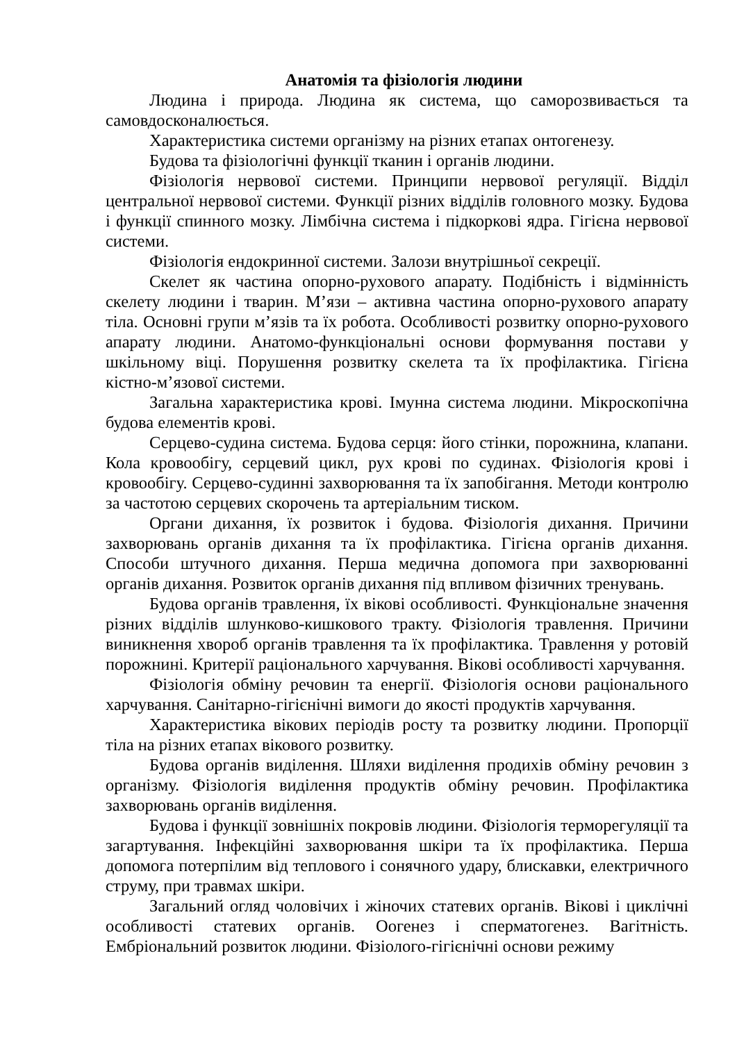Анатомія та фізіологія людини
Людина і природа. Людина як система, що саморозвивається та самовдосконалюється.
Характеристика системи організму на різних етапах онтогенезу.
Будова та фізіологічні функції тканин і органів людини.
Фізіологія нервової системи. Принципи нервової регуляції. Відділ центральної нервової системи. Функції різних відділів головного мозку. Будова і функції спинного мозку. Лімбічна система і підкоркові ядра. Гігієна нервової системи.
Фізіологія ендокринної системи. Залози внутрішньої секреції.
Скелет як частина опорно-рухового апарату. Подібність і відмінність скелету людини і тварин. М’язи – активна частина опорно-рухового апарату тіла. Основні групи м’язів та їх робота. Особливості розвитку опорно-рухового апарату людини. Анатомо-функціональні основи формування постави у шкільному віці. Порушення розвитку скелета та їх профілактика. Гігієна кістно-м’язової системи.
Загальна характеристика крові. Імунна система людини. Мікроскопічна будова елементів крові.
Серцево-судина система. Будова серця: його стінки, порожнина, клапани. Кола кровообігу, серцевий цикл, рух крові по судинах. Фізіологія крові і кровообігу. Серцево-судинні захворювання та їх запобігання. Методи контролю за частотою серцевих скорочень та артеріальним тиском.
Органи дихання, їх розвиток і будова. Фізіологія дихання. Причини захворювань органів дихання та їх профілактика. Гігієна органів дихання. Способи штучного дихання. Перша медична допомога при захворюванні органів дихання. Розвиток органів дихання під впливом фізичних тренувань.
Будова органів травлення, їх вікові особливості. Функціональне значення різних відділів шлунково-кишкового тракту. Фізіологія травлення. Причини виникнення хвороб органів травлення та їх профілактика. Травлення у ротовій порожнині. Критерії раціонального харчування. Вікові особливості харчування.
Фізіологія обміну речовин та енергії. Фізіологія основи раціонального харчування. Санітарно-гігієнічні вимоги до якості продуктів харчування.
Характеристика вікових періодів росту та розвитку людини. Пропорції тіла на різних етапах вікового розвитку.
Будова органів виділення. Шляхи виділення продихів обміну речовин з організму. Фізіологія виділення продуктів обміну речовин. Профілактика захворювань органів виділення.
Будова і функції зовнішніх покровів людини. Фізіологія терморегуляції та загартування. Інфекційні захворювання шкіри та їх профілактика. Перша допомога потерпілим від теплового і сонячного удару, блискавки, електричного струму, при травмах шкіри.
Загальний огляд чоловічих і жіночих статевих органів. Вікові і циклічні особливості статевих органів. Оогенез і сперматогенез. Вагітність. Ембріональний розвиток людини. Фізіолого-гігієнічні основи режиму